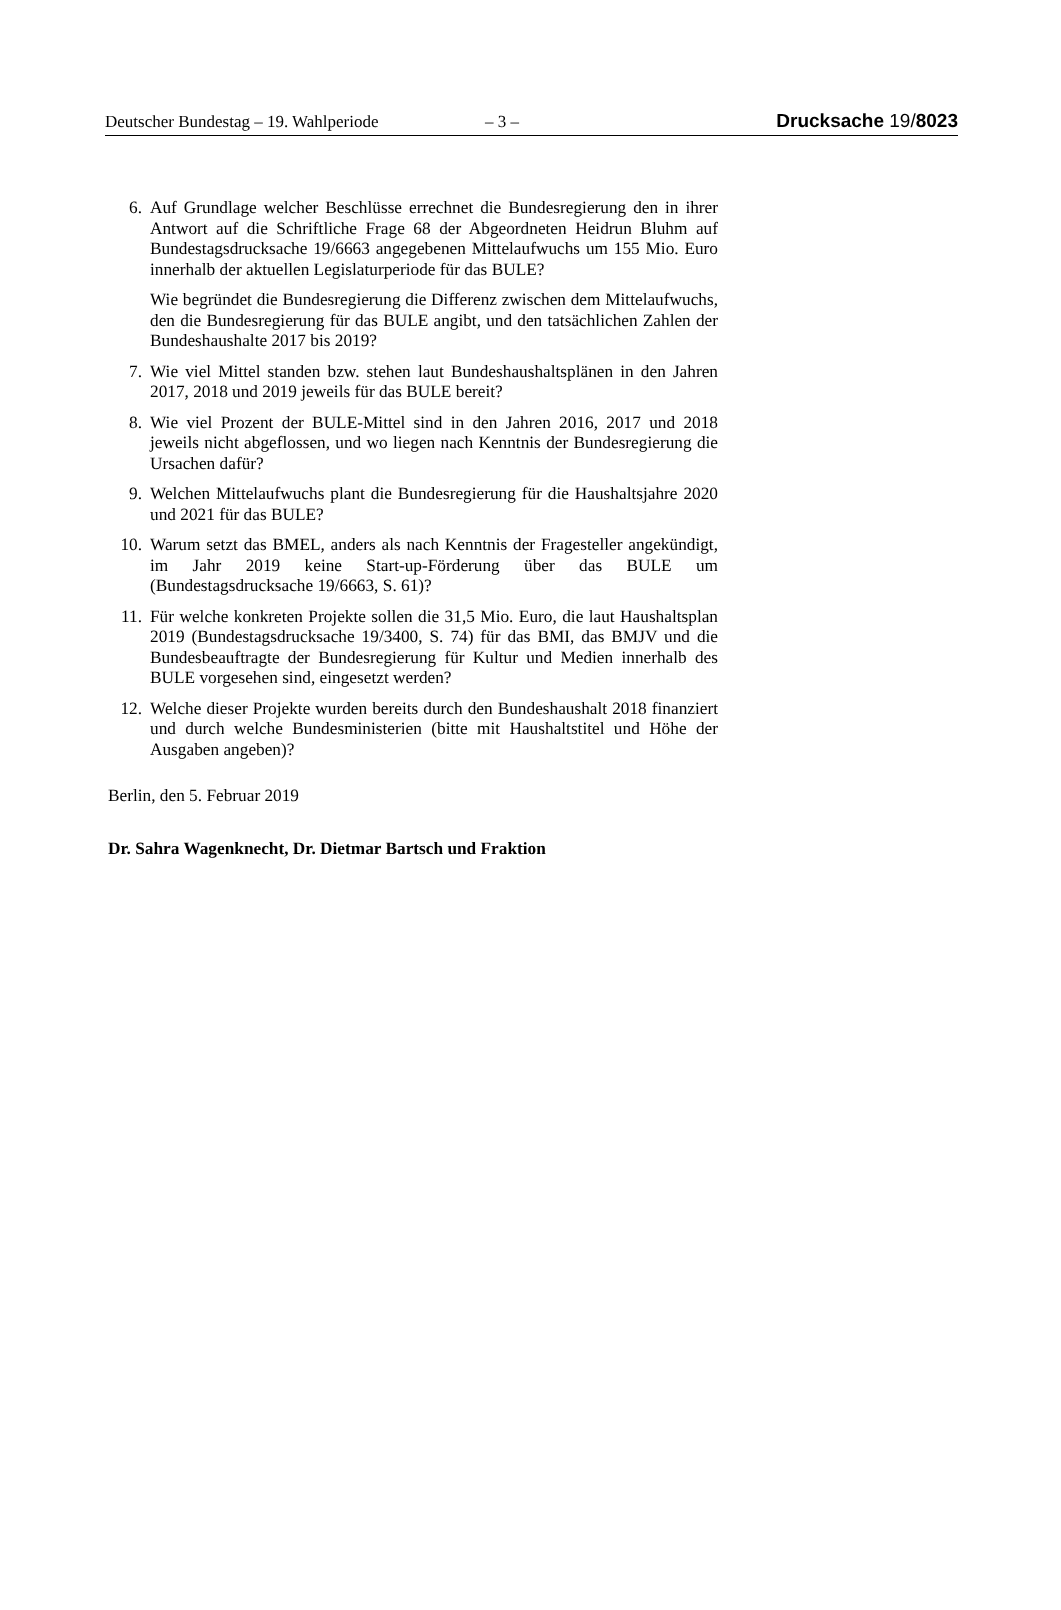Deutscher Bundestag – 19. Wahlperiode – 3 – Drucksache 19/8023
6. Auf Grundlage welcher Beschlüsse errechnet die Bundesregierung den in ihrer Antwort auf die Schriftliche Frage 68 der Abgeordneten Heidrun Bluhm auf Bundestagsdrucksache 19/6663 angegebenen Mittelaufwuchs um 155 Mio. Euro innerhalb der aktuellen Legislaturperiode für das BULE?
Wie begründet die Bundesregierung die Differenz zwischen dem Mittelaufwuchs, den die Bundesregierung für das BULE angibt, und den tatsächlichen Zahlen der Bundeshaushalte 2017 bis 2019?
7. Wie viel Mittel standen bzw. stehen laut Bundeshaushaltsplänen in den Jahren 2017, 2018 und 2019 jeweils für das BULE bereit?
8. Wie viel Prozent der BULE-Mittel sind in den Jahren 2016, 2017 und 2018 jeweils nicht abgeflossen, und wo liegen nach Kenntnis der Bundesregierung die Ursachen dafür?
9. Welchen Mittelaufwuchs plant die Bundesregierung für die Haushaltsjahre 2020 und 2021 für das BULE?
10. Warum setzt das BMEL, anders als nach Kenntnis der Fragesteller angekündigt, im Jahr 2019 keine Start-up-Förderung über das BULE um (Bundestagsdrucksache 19/6663, S. 61)?
11. Für welche konkreten Projekte sollen die 31,5 Mio. Euro, die laut Haushaltsplan 2019 (Bundestagsdrucksache 19/3400, S. 74) für das BMI, das BMJV und die Bundesbeauftragte der Bundesregierung für Kultur und Medien innerhalb des BULE vorgesehen sind, eingesetzt werden?
12. Welche dieser Projekte wurden bereits durch den Bundeshaushalt 2018 finanziert und durch welche Bundesministerien (bitte mit Haushaltstitel und Höhe der Ausgaben angeben)?
Berlin, den 5. Februar 2019
Dr. Sahra Wagenknecht, Dr. Dietmar Bartsch und Fraktion